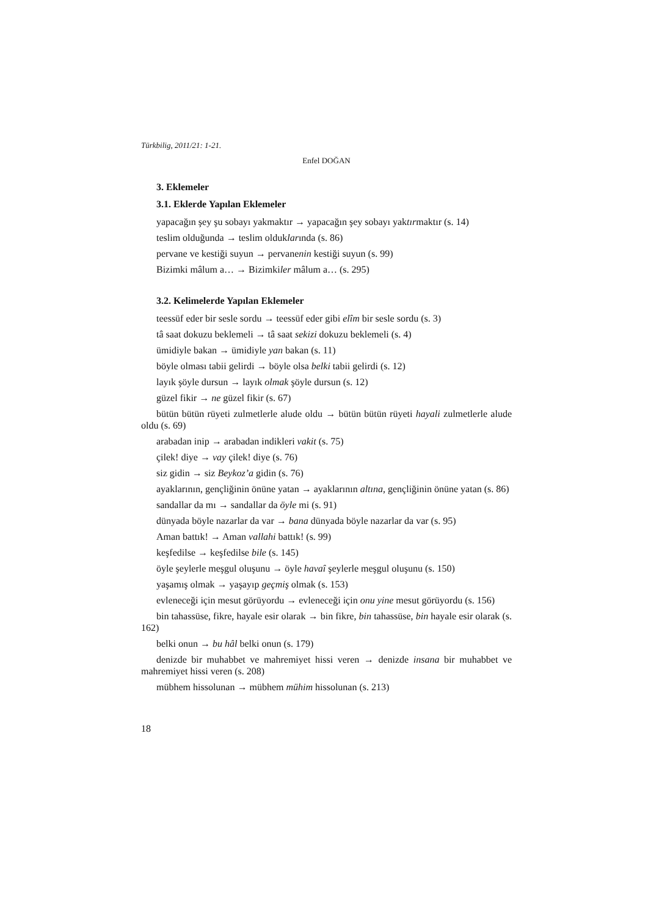Türkbilig, 2011/21: 1-21.
Enfel DOĞAN
3. Eklemeler
3.1. Eklerde Yapılan Eklemeler
yapacağın şey şu sobayı yakmaktır → yapacağın şey sobayı yaktırmaktır (s. 14)
teslim olduğunda → teslim olduklarında (s. 86)
pervane ve kestiği suyun → pervanenin kestiği suyun (s. 99)
Bizimki mâlum a… → Bizimkiler mâlum a… (s. 295)
3.2. Kelimelerde Yapılan Eklemeler
teessüf eder bir sesle sordu → teessüf eder gibi elîm bir sesle sordu (s. 3)
tâ saat dokuzu beklemeli → tâ saat sekizi dokuzu beklemeli (s. 4)
ümidiyle bakan → ümidiyle yan bakan (s. 11)
böyle olması tabii gelirdi → böyle olsa belki tabii gelirdi (s. 12)
layık şöyle dursun → layık olmak şöyle dursun (s. 12)
güzel fikir → ne güzel fikir (s. 67)
bütün bütün rüyeti zulmetlerle alude oldu → bütün bütün rüyeti hayali zulmetlerle alude oldu (s. 69)
arabadan inip → arabadan indikleri vakit (s. 75)
çilek! diye → vay çilek! diye (s. 76)
siz gidin → siz Beykoz’a gidin (s. 76)
ayaklarının, gençliğinin önüne yatan → ayaklarının altına, gençliğinin önüne yatan (s. 86)
sandallar da mı → sandallar da öyle mi (s. 91)
dünyada böyle nazarlar da var → bana dünyada böyle nazarlar da var (s. 95)
Aman battık! → Aman vallahi battık! (s. 99)
keşfedilse → keşfedilse bile (s. 145)
öyle şeylerle meşgul oluşunu → öyle havaî şeylerle meşgul oluşunu (s. 150)
yaşamış olmak → yaşayıp geçmiş olmak (s. 153)
evleneceği için mesut görüyordu → evleneceği için onu yine mesut görüyordu (s. 156)
bin tahassüse, fikre, hayale esir olarak → bin fikre, bin tahassüse, bin hayale esir olarak (s. 162)
belki onun → bu hâl belki onun (s. 179)
denizde bir muhabbet ve mahremiyet hissi veren → denizde insana bir muhabbet ve mahremiyet hissi veren (s. 208)
mübhem hissolunan → mübhem mühim hissolunan (s. 213)
18